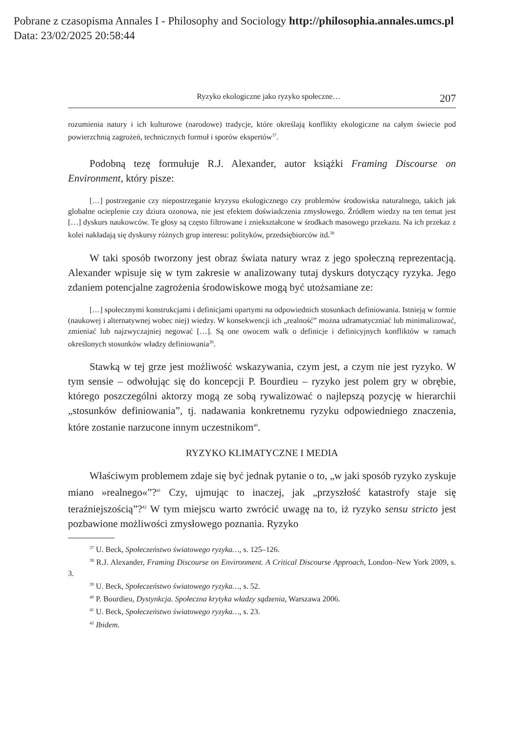Pobrane z czasopisma Annales I - Philosophy and Sociology http://philosophia.annales.umcs.pl
Data: 23/02/2025 20:58:44
Ryzyko ekologiczne jako ryzyko społeczne… 207
rozumienia natury i ich kulturowe (narodowe) tradycje, które określają konflikty ekologiczne na całym świecie pod powierzchnią zagrożeń, technicznych formuł i sporów ekspertów<sup>37</sup>.
Podobną tezę formułuje R.J. Alexander, autor książki Framing Discourse on Environment, który pisze:
[…] postrzeganie czy niepostrzeganie kryzysu ekologicznego czy problemów środowiska naturalnego, takich jak globalne ocieplenie czy dziura ozonowa, nie jest efektem doświadczenia zmysłowego. Źródłem wiedzy na ten temat jest […] dyskurs naukowców. Te głosy są często filtrowane i zniekształcone w środkach masowego przekazu. Na ich przekaz z kolei nakładają się dyskursy różnych grup interesu: polityków, przedsiębiorców itd.<sup>38</sup>
W taki sposób tworzony jest obraz świata natury wraz z jego społeczną reprezentacją. Alexander wpisuje się w tym zakresie w analizowany tutaj dyskurs dotyczący ryzyka. Jego zdaniem potencjalne zagrożenia środowiskowe mogą być utożsamiane ze:
[…] społecznymi konstrukcjami i definicjami opartymi na odpowiednich stosunkach definiowania. Istnieją w formie (naukowej i alternatywnej wobec niej) wiedzy. W konsekwencji ich „realność” można udramatyczniać lub minimalizować, zmieniać lub najzwyczajniej negować […]. Są one owocem walk o definicje i definicyjnych konfliktów w ramach określonych stosunków władzy definiowania<sup>39</sup>.
Stawką w tej grze jest możliwość wskazywania, czym jest, a czym nie jest ryzyko. W tym sensie – odwołując się do koncepcji P. Bourdieu – ryzyko jest polem gry w obrębie, którego poszczególni aktorzy mogą ze sobą rywalizować o najlepszą pozycję w hierarchii „stosunków definiowania”, tj. nadawania konkretnemu ryzyku odpowiedniego znaczenia, które zostanie narzucone innym uczestnikom<sup>40</sup>.
RYZYKO KLIMATYCZNE I MEDIA
Właściwym problemem zdaje się być jednak pytanie o to, „w jaki sposób ryzyko zyskuje miano »realnego«”?<sup>41</sup> Czy, ujmując to inaczej, jak „przyszłość katastrofy staje się teraźniejszością”?<sup>42</sup> W tym miejscu warto zwrócić uwagę na to, iż ryzyko sensu stricto jest pozbawione możliwości zmysłowego poznania. Ryzyko
<sup>37</sup> U. Beck, Społeczeństwo światowego ryzyka…, s. 125–126.
<sup>38</sup> R.J. Alexander, Framing Discourse on Environment. A Critical Discourse Approach, London–New York 2009, s. 3.
<sup>39</sup> U. Beck, Społeczeństwo światowego ryzyka…, s. 52.
<sup>40</sup> P. Bourdieu, Dystynkcja. Społeczna krytyka władzy sądzenia, Warszawa 2006.
<sup>41</sup> U. Beck, Społeczeństwo światowego ryzyka…, s. 23.
<sup>42</sup> Ibidem.